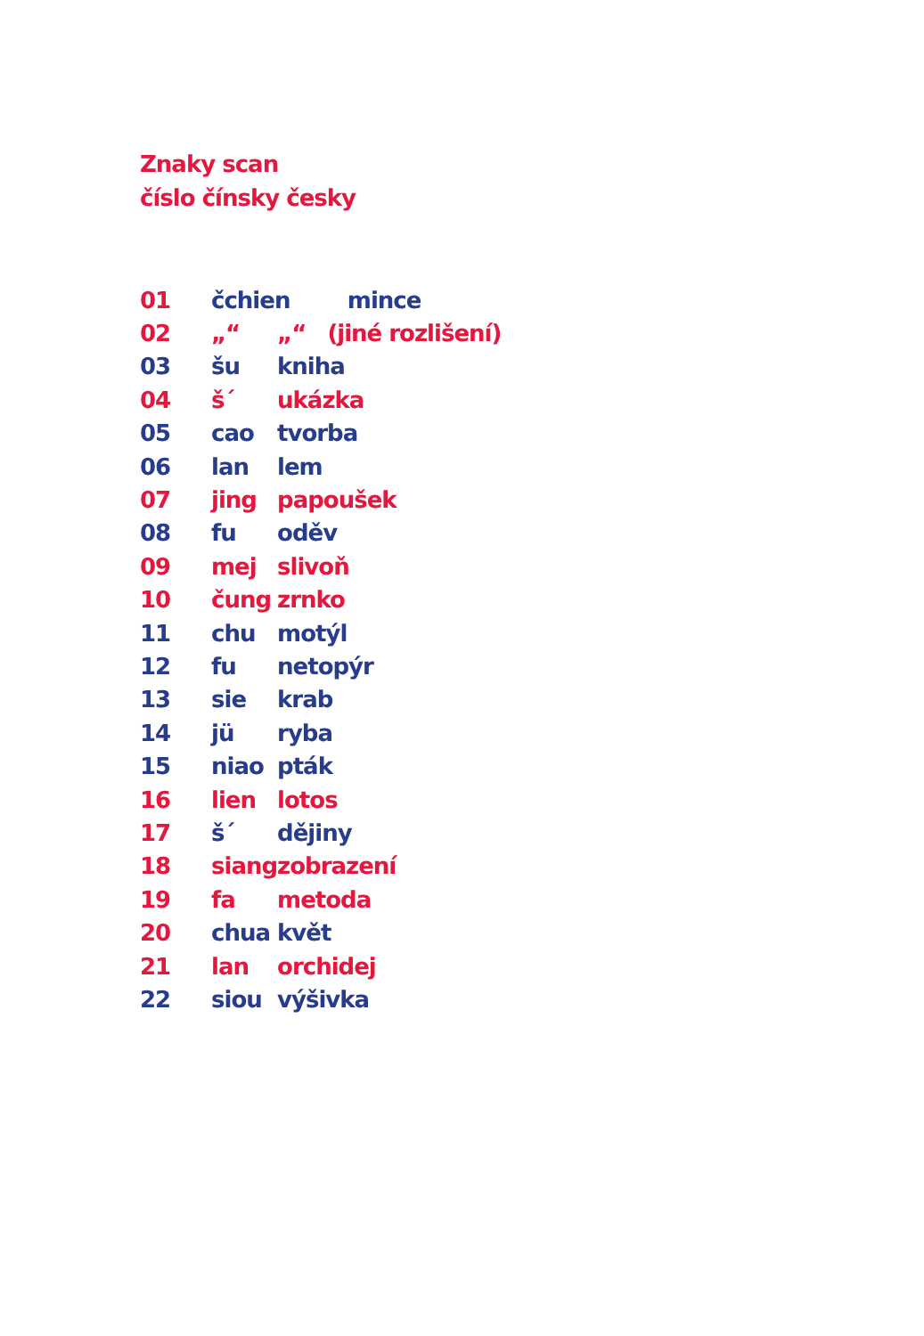Znaky scan
číslo čínsky česky
| 01 | čchien mince | |
| 02 | „“ | „“ (jiné rozlišení) |
| 03 | šu | kniha |
| 04 | š´ | ukázka |
| 05 | cao | tvorba |
| 06 | lan | lem |
| 07 | jing | papoušek |
| 08 | fu | oděv |
| 09 | mej | slivoň |
| 10 | čung | zrnko |
| 11 | chu | motýl |
| 12 | fu | netopýr |
| 13 | sie | krab |
| 14 | jü | ryba |
| 15 | niao | pták |
| 16 | lien | lotos |
| 17 | š´ | dějiny |
| 18 | siang | zobrazení |
| 19 | fa | metoda |
| 20 | chua | květ |
| 21 | lan | orchidej |
| 22 | siou | výšivka |